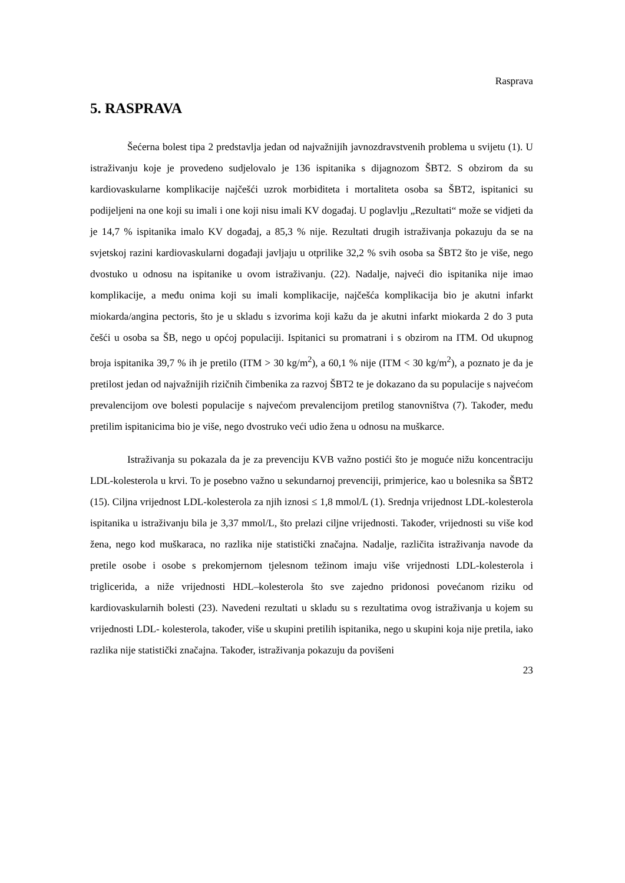Rasprava
5. RASPRAVA
Šećerna bolest tipa 2 predstavlja jedan od najvažnijih javnozdravstvenih problema u svijetu (1). U istraživanju koje je provedeno sudjelovalo je 136 ispitanika s dijagnozom ŠBT2. S obzirom da su kardiovaskularne komplikacije najčešći uzrok morbiditeta i mortaliteta osoba sa ŠBT2, ispitanici su podijeljeni na one koji su imali i one koji nisu imali KV događaj. U poglavlju „Rezultati“ može se vidjeti da je 14,7 % ispitanika imalo KV događaj, a 85,3 % nije. Rezultati drugih istraživanja pokazuju da se na svjetskoj razini kardiovaskularni događaji javljaju u otprilike 32,2 % svih osoba sa ŠBT2 što je više, nego dvostuko u odnosu na ispitanike u ovom istraživanju. (22). Nadalje, najveći dio ispitanika nije imao komplikacije, a među onima koji su imali komplikacije, najčešća komplikacija bio je akutni infarkt miokarda/angina pectoris, što je u skladu s izvorima koji kažu da je akutni infarkt miokarda 2 do 3 puta češći u osoba sa ŠB, nego u općoj populaciji. Ispitanici su promatrani i s obzirom na ITM. Od ukupnog broja ispitanika 39,7 % ih je pretilo (ITM > 30 kg/m<sup>2</sup>), a 60,1 % nije (ITM < 30 kg/m<sup>2</sup>), a poznato je da je pretilost jedan od najvažnijih rizičnih čimbenika za razvoj ŠBT2 te je dokazano da su populacije s najvećom prevalencijom ove bolesti populacije s najvećom prevalencijom pretilog stanovništva (7). Također, među pretilim ispitanicima bio je više, nego dvostruko veći udio žena u odnosu na muškarce.
Istraživanja su pokazala da je za prevenciju KVB važno postići što je moguće nižu koncentraciju LDL-kolesterola u krvi. To je posebno važno u sekundarnoj prevenciji, primjerice, kao u bolesnika sa ŠBT2 (15). Ciljna vrijednost LDL-kolesterola za njih iznosi ≤ 1,8 mmol/L (1). Srednja vrijednost LDL-kolesterola ispitanika u istraživanju bila je 3,37 mmol/L, što prelazi ciljne vrijednosti. Također, vrijednosti su više kod žena, nego kod muškaraca, no razlika nije statistički značajna. Nadalje, različita istraživanja navode da pretile osobe i osobe s prekomjernom tjelesnom težinom imaju više vrijednosti LDL-kolesterola i triglicerida, a niže vrijednosti HDL–kolesterola što sve zajedno pridonosi povećanom riziku od kardiovaskularnih bolesti (23). Navedeni rezultati u skladu su s rezultatima ovog istraživanja u kojem su vrijednosti LDL- kolesterola, također, više u skupini pretilih ispitanika, nego u skupini koja nije pretila, iako razlika nije statistički značajna. Također, istraživanja pokazuju da povišeni
23